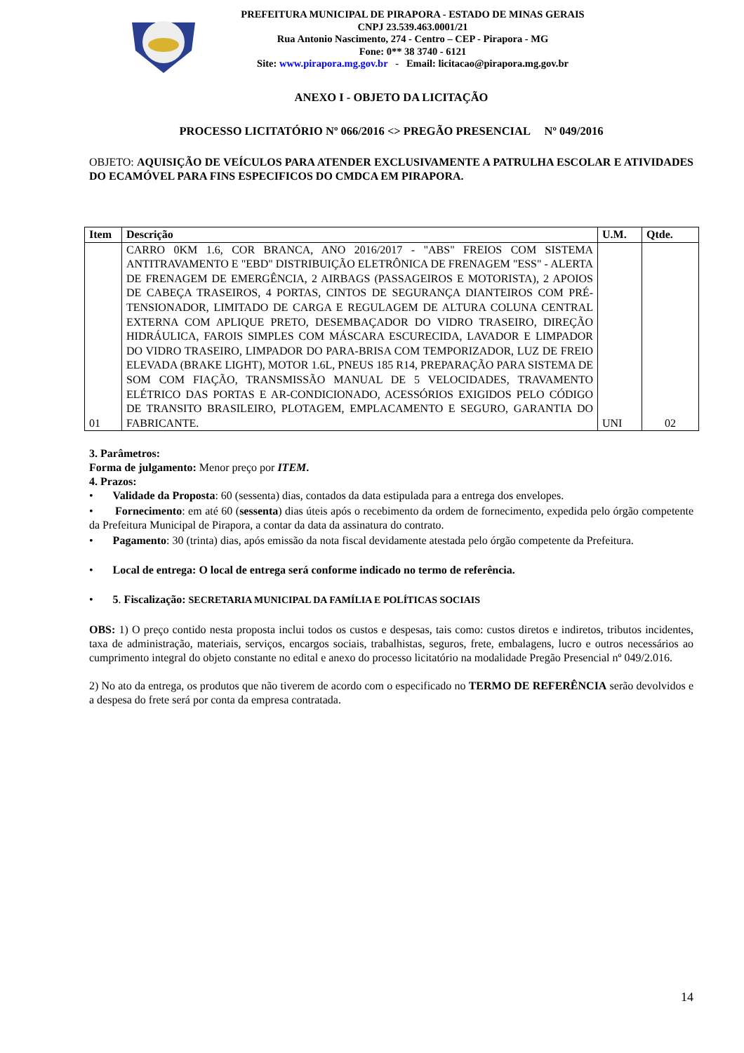PREFEITURA MUNICIPAL DE PIRAPORA - ESTADO DE MINAS GERAIS
CNPJ 23.539.463.0001/21
Rua Antonio Nascimento, 274 - Centro – CEP - Pirapora - MG
Fone: 0** 38 3740 - 6121
Site: www.pirapora.mg.gov.br - Email: licitacao@pirapora.mg.gov.br
ANEXO I - OBJETO DA LICITAÇÃO
PROCESSO LICITATÓRIO Nº 066/2016 <> PREGÃO PRESENCIAL Nº 049/2016
OBJETO: AQUISIÇÃO DE VEÍCULOS PARA ATENDER EXCLUSIVAMENTE A PATRULHA ESCOLAR E ATIVIDADES DO ECAMÓVEL PARA FINS ESPECIFICOS DO CMDCA EM PIRAPORA.
| Item | Descrição | U.M. | Qtde. |
| --- | --- | --- | --- |
| 01 | CARRO 0KM 1.6, COR BRANCA, ANO 2016/2017 - "ABS" FREIOS COM SISTEMA ANTITRAVAMENTO E "EBD" DISTRIBUIÇÃO ELETRÔNICA DE FRENAGEM "ESS" - ALERTA DE FRENAGEM DE EMERGÊNCIA, 2 AIRBAGS (PASSAGEIROS E MOTORISTA), 2 APOIOS DE CABEÇA TRASEIROS, 4 PORTAS, CINTOS DE SEGURANÇA DIANTEIROS COM PRÉ-TENSIONADOR, LIMITADO DE CARGA E REGULAGEM DE ALTURA COLUNA CENTRAL EXTERNA COM APLIQUE PRETO, DESEMBAÇADOR DO VIDRO TRASEIRO, DIREÇÃO HIDRÁULICA, FAROIS SIMPLES COM MÁSCARA ESCURECIDA, LAVADOR E LIMPADOR DO VIDRO TRASEIRO, LIMPADOR DO PARA-BRISA COM TEMPORIZADOR, LUZ DE FREIO ELEVADA (BRAKE LIGHT), MOTOR 1.6L, PNEUS 185 R14, PREPARAÇÃO PARA SISTEMA DE SOM COM FIAÇÃO, TRANSMISSÃO MANUAL DE 5 VELOCIDADES, TRAVAMENTO ELÉTRICO DAS PORTAS E AR-CONDICIONADO, ACESSÓRIOS EXIGIDOS PELO CÓDIGO DE TRANSITO BRASILEIRO, PLOTAGEM, EMPLACAMENTO E SEGURO, GARANTIA DO FABRICANTE. | UNI | 02 |
3. Parâmetros:
Forma de julgamento: Menor preço por ITEM.
4. Prazos:
• Validade da Proposta: 60 (sessenta) dias, contados da data estipulada para a entrega dos envelopes.
• Fornecimento: em até 60 (sessenta) dias úteis após o recebimento da ordem de fornecimento, expedida pelo órgão competente da Prefeitura Municipal de Pirapora, a contar da data da assinatura do contrato.
• Pagamento: 30 (trinta) dias, após emissão da nota fiscal devidamente atestada pelo órgão competente da Prefeitura.
• Local de entrega: O local de entrega será conforme indicado no termo de referência.
• 5. Fiscalização: SECRETARIA MUNICIPAL DA FAMÍLIA E POLÍTICAS SOCIAIS
OBS: 1) O preço contido nesta proposta inclui todos os custos e despesas, tais como: custos diretos e indiretos, tributos incidentes, taxa de administração, materiais, serviços, encargos sociais, trabalhistas, seguros, frete, embalagens, lucro e outros necessários ao cumprimento integral do objeto constante no edital e anexo do processo licitatório na modalidade Pregão Presencial nº 049/2.016.
2) No ato da entrega, os produtos que não tiverem de acordo com o especificado no TERMO DE REFERÊNCIA serão devolvidos e a despesa do frete será por conta da empresa contratada.
14